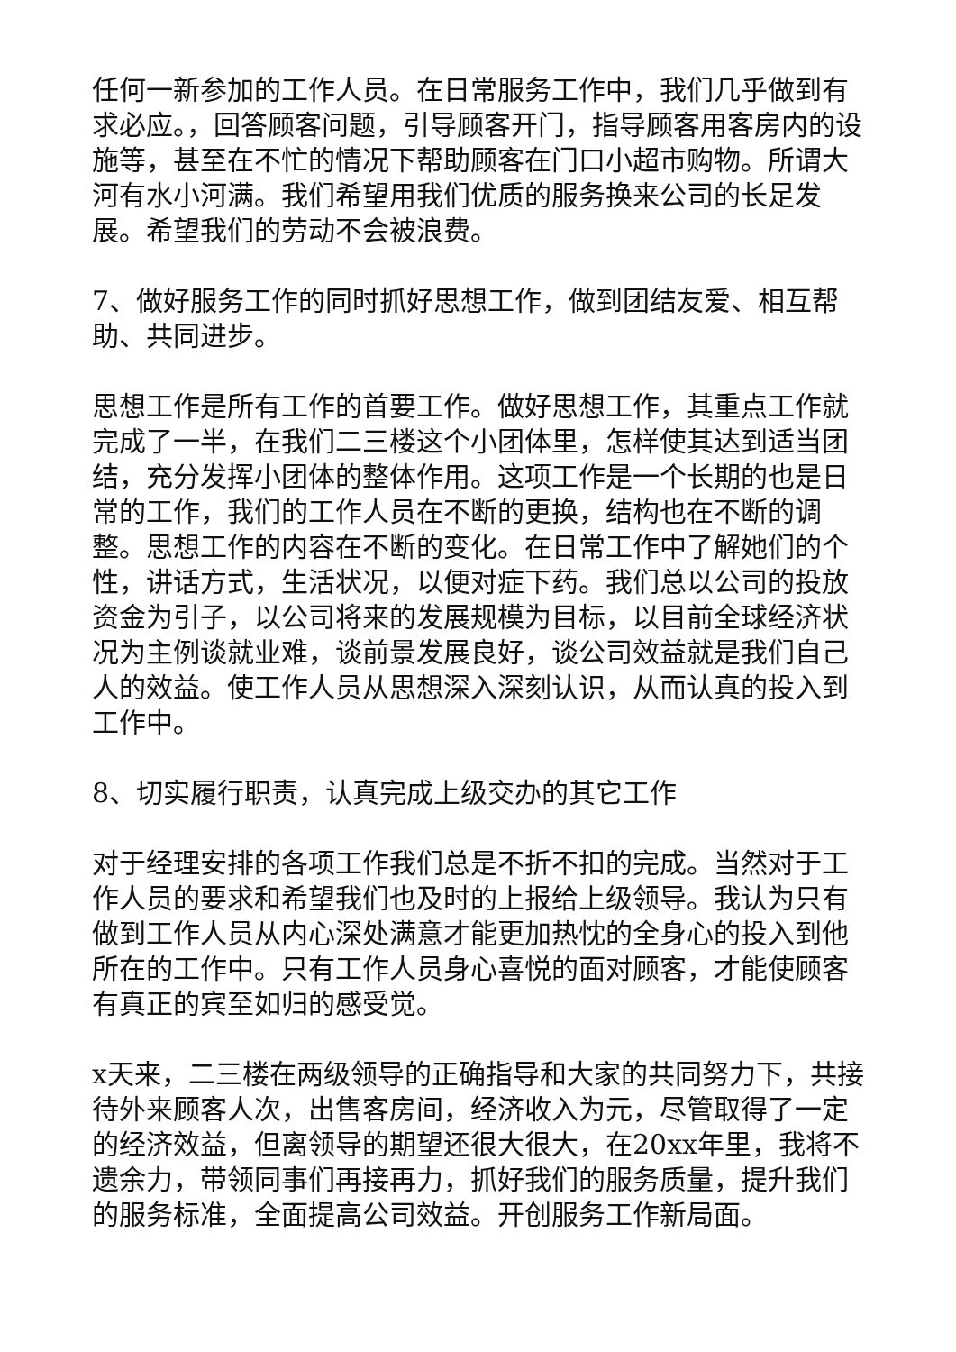任何一新参加的工作人员。在日常服务工作中，我们几乎做到有求必应。，回答顾客问题，引导顾客开门，指导顾客用客房内的设施等，甚至在不忙的情况下帮助顾客在门口小超市购物。所谓大河有水小河满。我们希望用我们优质的服务换来公司的长足发展。希望我们的劳动不会被浪费。
7、做好服务工作的同时抓好思想工作，做到团结友爱、相互帮助、共同进步。
思想工作是所有工作的首要工作。做好思想工作，其重点工作就完成了一半，在我们二三楼这个小团体里，怎样使其达到适当团结，充分发挥小团体的整体作用。这项工作是一个长期的也是日常的工作，我们的工作人员在不断的更换，结构也在不断的调整。思想工作的内容在不断的变化。在日常工作中了解她们的个性，讲话方式，生活状况，以便对症下药。我们总以公司的投放资金为引子，以公司将来的发展规模为目标，以目前全球经济状况为主例谈就业难，谈前景发展良好，谈公司效益就是我们自己人的效益。使工作人员从思想深入深刻认识，从而认真的投入到工作中。
8、切实履行职责，认真完成上级交办的其它工作
对于经理安排的各项工作我们总是不折不扣的完成。当然对于工作人员的要求和希望我们也及时的上报给上级领导。我认为只有做到工作人员从内心深处满意才能更加热忱的全身心的投入到他所在的工作中。只有工作人员身心喜悦的面对顾客，才能使顾客有真正的宾至如归的感受觉。
x天来，二三楼在两级领导的正确指导和大家的共同努力下，共接待外来顾客人次，出售客房间，经济收入为元，尽管取得了一定的经济效益，但离领导的期望还很大很大，在20xx年里，我将不遗余力，带领同事们再接再力，抓好我们的服务质量，提升我们的服务标准，全面提高公司效益。开创服务工作新局面。